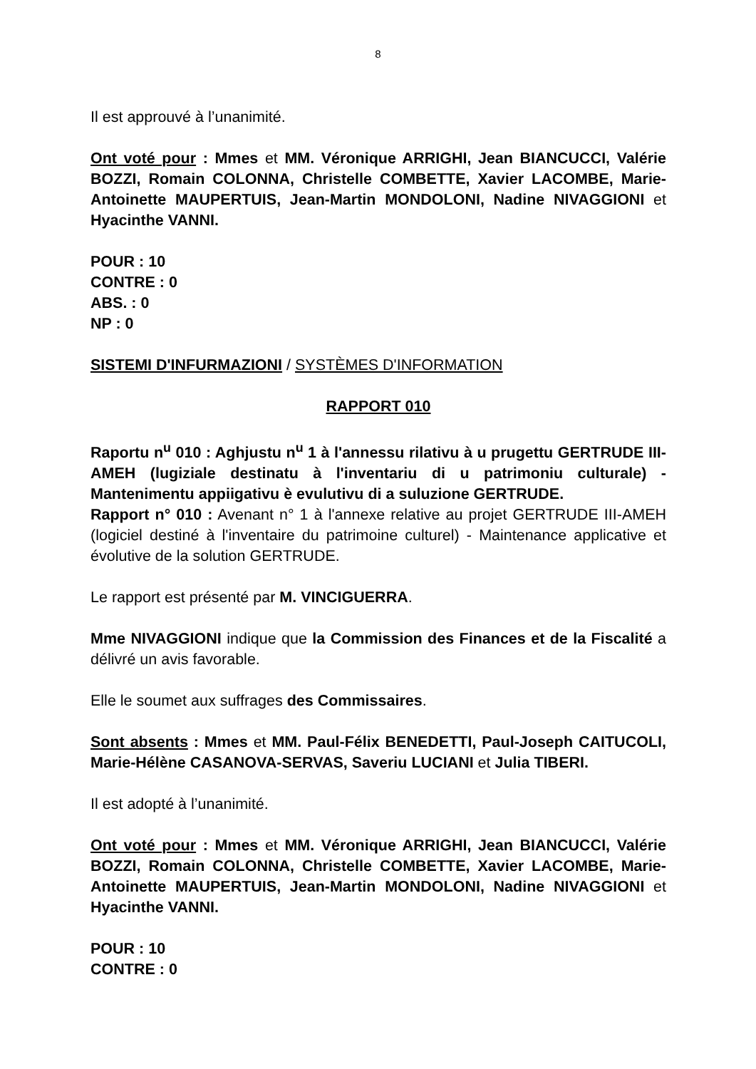8
Il est approuvé à l’unanimité.
Ont voté pour : Mmes et MM. Véronique ARRIGHI, Jean BIANCUCCI, Valérie BOZZI, Romain COLONNA, Christelle COMBETTE, Xavier LACOMBE, Marie-Antoinette MAUPERTUIS, Jean-Martin MONDOLONI, Nadine NIVAGGIONI et Hyacinthe VANNI.
POUR : 10
CONTRE : 0
ABS. : 0
NP : 0
SISTEMI D'INFURMAZIONI / SYSTÈMES D'INFORMATION
RAPPORT 010
Raportu n<sup>u</sup> 010 : Aghjustu n<sup>u</sup> 1 à l'annessu rilativu à u prugettu GERTRUDE III-AMEH (lugiziale destinatu à l'inventariu di u patrimoniu culturale) - Mantenimentu appiigativu è evulutivu di a suluzione GERTRUDE.
Rapport n° 010 : Avenant n° 1 à l'annexe relative au projet GERTRUDE III-AMEH (logiciel destiné à l'inventaire du patrimoine culturel) - Maintenance applicative et évolutive de la solution GERTRUDE.
Le rapport est présenté par M. VINCIGUERRA.
Mme NIVAGGIONI indique que la Commission des Finances et de la Fiscalité a délivré un avis favorable.
Elle le soumet aux suffrages des Commissaires.
Sont absents : Mmes et MM. Paul-Félix BENEDETTI, Paul-Joseph CAITUCOLI, Marie-Hélène CASANOVA-SERVAS, Saveriu LUCIANI et Julia TIBERI.
Il est adopté à l’unanimité.
Ont voté pour : Mmes et MM. Véronique ARRIGHI, Jean BIANCUCCI, Valérie BOZZI, Romain COLONNA, Christelle COMBETTE, Xavier LACOMBE, Marie-Antoinette MAUPERTUIS, Jean-Martin MONDOLONI, Nadine NIVAGGIONI et Hyacinthe VANNI.
POUR : 10
CONTRE : 0